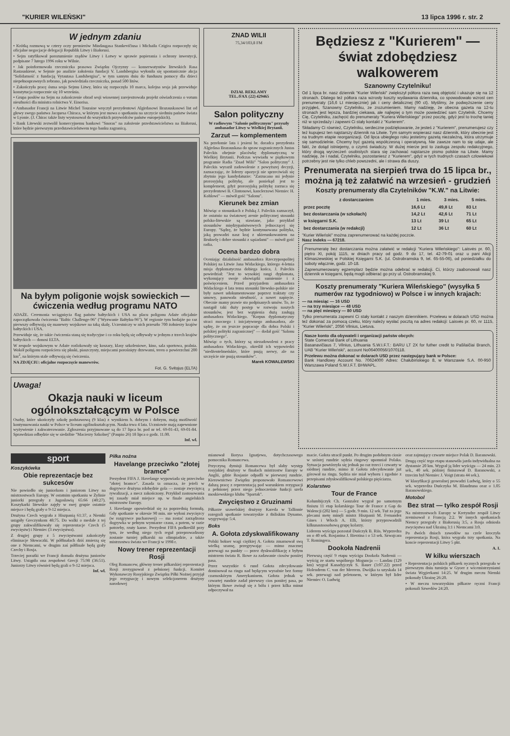"KURIER WILEŃSKI" 13 lipca 1996 r. str. 2
W jednym zdaniu
• Krótką rozmową w cztery oczy premierów Mindaugasa Stankevičiusa i Michaiła Czigira rozpoczęły się oficjalne negocjacje delegacji Republik Litwy i Białorusi.
• Sejm ratyfikował porozumienie rządów Litwy i Łotwy w sprawie popierania i ochrony inwestycji, podpisane 7 lutego 1996 roku w Wilnie.
• Jak poinformowała rzeczniczka prasowa Związku Ojczyzny — konserwatystów litewskich Rasa Rastauskienė, w Sejmie po analizie założenia fundacji V. Landsbergisa wyłoniła się spontanicznie akcja "Solidarność z fundacją Vytautasa Landsbergisa", w tym samym dniu do funduszu pomocy dla dzieci niepełnosprawnych zebrano, jak powiedziała rzeczniczka, ponad 500 litów.
• Zakończyła pracę ósma sesja Sejmu Litwy, która się rozpoczęła 10 marca, kolejna sesja jak przewiduje konstytucja rozpocznie się 10 września.
• Grupa posłów na Sejm na zakończenie obrad sesji wiosennej zarejestrowała projekt oświadczenia o votum nieufności dla ministra rolnictwa V. Einorisa.
• Ambasador Francji na Litwie Michel Touraine wręczył prezydentowi Algirdasowi Brazauskasowi list od głowy swego państwa Jacquesa Chiraca, w którym jest mowa o spotkaniu na szczycie siedmiu państw świata w Lyonie. (J. Chirac także listy wystosował do wszystkich przywódców państw europejskich).
• Bank Litewski zezwolił komercyjnemu bankowi "Snoras" na założenie przedstawicielstwa na Białorusi, które będzie pierwszym przedstawicielstwem tego banku zagranicą.
Na byłym poligonie wojsk sowieckich — ćwiczenia według programu NATO
ADAŻE. Ceremonia wciągnięcia flag państw bałtyckich i USA na placu poligonu Adaże oficjalnie zapoczątkowała ćwiczenia "Baltic Challenge-96" ("Wyzwanie Bałtyku-96"). W regionie tym bodajże po raz pierwszy odbywają się manewry wojskowe na taką skalę. Uczestniczy w nich przeszło 700 żołnierzy krajów bałtyckich i USA.
Przewiduje się, że takie ćwiczenia staną się tradycyjne i co roku będą się odbywały w jednym z trzech krajów bałtyckich — donosi ELTA.
W zespole wojskowym w Adaże rozlokowały się koszary, klasy szkoleniowe, kino, sala sportowa, pralnia. Wokół poligonu rozpościera się płaski, piaszczysty, miejscami porośnięty drzewami, teren o powierzchni 200 km<sup>2</sup>, na którym stale odbywają się ćwiczenia.
NA ZDJĘCIU: oficjalne rozpoczęcie manewrów.
Fot. G. Svitojus (ELTA)
Uwaga!
Okazja nauki w liceum ogólnokształcącym w Polsce
Osoby, które ukończyły szkołę podstawową (9 klas) z wynikiem b. dobrym i dobrym, mają możliwość kontynuowania nauki w Polsce w liceum ogólnokształcącym. Nauka trwa 4 lata. Uczniowie mają zapewnione wyżywienie i zakwaterowanie. Zgłoszenia przyjmowane są do 17 lipca br. pod nr tel. 69-01-43, 69-01-84. Sprawdzian odbędzie się w siedzibie "Macierzy Szkolnej" (Paupio 26) 18 lipca o godz. 11.00.
Inf. wł.
ZNAD WILII
75,34/103,8 FM
DZIAŁ REKLAMY
TEL./FAX (22) 429465
Salon polityczny
W radiowym "Salonie politycznym" przyszły ambasador Litwy w Wielkiej Brytanii.
Zarzut — komplementem
Na przełomie lata i jesieni br. doradca prezydenta Algirdasa Brazauskasa do spraw zagranicznych Justas Paleckis obejmie placówkę dyplomatyczną w Wielkiej Brytanii. Podczas wywiadu w piątkowym programie Radia "Znad Wilii" "Salon polityczny" J. Paleckis wyraził zadowolenie z powyższej decyzji, zaznaczając, że liderzy opozycji nie sprzeciwiali się zbytnio jego kandydaturze: "Zarzucano mi jedynie prorosyjską politykę, ale poniekąd jest to komplement, gdyż prorosyjską politykę zarzuca się prezydentowi B. Clintonowi, kanclerzowi Niemiec H. Kohlowi" — mówił gość "Salonu".
Kierunek bez zmian
Mówiąc o stosunkach z Polską J. Paleckis zaznaczył, że ostatnio na światowej arenie politycznej stosunki polsko-litewskie są stawiane, jako przykład stosunków międzypaństwowych jednoczącej się Europy. "Sądzę, że będzie kontynuowana polityka, jaką prowadzi nasz kraj z ukierunkowaniem na Brukselę i dobre stosunki z sąsiadami" — mówił gość radia.
Ocena bardzo dobra
Oceniając działalność ambasadora Rzeczypospolitej Polskiej na Litwie Jana Widackiego, którego 4-letnia misja dyplomatyczna dobiega końca, J. Paleckis powiedział: "Jest to wysokiej rangi dyplomata, wykonujący swoje obowiązki sumiennie i z poświęceniem. Przed przyjazdem ambasadora Widackiego 4 lata temu stosunki litewsko-polskie nie były nawet udokumentowane poprzez traktaty czy umowy, panowała nieufność, a nawet napięcie. Obecnie mamy prawie sto podpisanych umów. To, że nastąpił taki duży postęp w rozwoju naszych stosunków, jest bez wątpienia dużą zasługą ambasadora Widackiego. "Korpus dyplomatyczny straci mocnego i inicjatywnego ambasadora, ale sądzę, że on jeszcze popracuje dla dobra Polski i polskiej polityki zagranicznej" — dodał gość "Salonu politycznego".
Mówiąc o tych, którzy są niezadowoleni z pracy ambasadora Widackiego, określił ich wypowiedzi "niedżentelmeńskie, które psują nerwy, ale na szczęście nie psują stosunków".
Marek KOWALEWSKI
Będziesz z "Kurierem" — świat zdobędziesz walkowerem
Szanowny Czytelniku!
Od 1 lipca br. nasz dziennik "Kurier Wileński" zwiększył półtora raza swą objętość i ukazuje się na 12 stronach. Dlatego też półtora raza wzrosły koszty wydawania dziennika, co spowodowało wzrost cen prenumeraty (16,6 Lt miesięcznie) jak i ceny detalicznej (90 ct). Myślimy, że podwyższenie ceny przyjąłeś, Szanowny Czytelniku, ze zrozumieniem. Mamy nadzieję, że obecna gazeta na 12-tu stronach jest lepsza, bardziej ciekawa, ale najlepiej o tym może powiedzieć sam Czytelnik. Chcemy Cię, Czytelniku, zachęcić do prenumeraty "Kuriera Wileńskiego" przez pocztę, gdyż jest to trochę taniej niż w sprzedaży i zapewni Ci stały kontakt z "Kurierem".
Składamy Ci również, Czytelniku, serdeczne podziękowanie, że jesteś z "Kurierem", prenumerujesz czy też kupujesz ten najstarszy dziennik na Litwie. Tym samym wspierasz nasz dziennik, który obecnie jest na trudnym etapie reorganizacji. Od lipca ubiegłego roku jesteśmy gazetą niezależną, która utrzymuje się samodzielnie. Chcemy być gazetą współczesną i operatywną. Nie zawsze nam to się udaje, ale fakt, że dotąd istniejemy, o czymś świadczy. W dużej mierze jest to zasługa zespołu redakcyjnego, który drogą wyrzeczeń osobistych stara się zachować najstarsze pismo polskie na Litwie. Mamy nadzieję, że i nadal, Czytelniku, pozostaniesz z "Kurierem", gdyż w tych trudnych czasach człowiekowi potrzebny jest nie tylko chleb powszedni, ale i strawa dla duszy.
Prenumerata na sierpień trwa do 15 lipca br., można ją też załatwić na wrzesień - grudzień
Koszty prenumeraty dla Czytelników "K.W." na Litwie:
| z dostarczaniem | 1 mies. | 3 mies. | 5 mies. |
| --- | --- | --- | --- |
| przez pocztę | 16,6 Lt | 49,8 Lt | 83 Lt |
| bez dostarczania (w szkołach) | 14,2 Lt | 42,6 Lt | 71 Lt |
| w księgarni S.K. | 13 Lt | 39 Lt | 65 Lt |
| bez dostarczania (w redakcji) | 12 Lt | 36 Lt | 60 Lt |
"Kurier Wileński" można zaprenumerować na każdej poczcie.
Nasz indeks — 67218.
Prenumeratę bez dostarczania można załatwić w redakcji "Kuriera Wileńskiego": Laisvės pr. 60, piętro XI, pokój 1115, w dniach pracy od godz. 9 do 17, tel. 42-79-01 oraz u pani Alicji Klimaszewskiej w Polskiej Księgarni S.K. (ul. Ostrobramska 9, tel. 65-55-06), od poniedziałku do soboty włącznie, godz. 10-18.
Zaprenumerowany egzemplarz będzie można odebrać w redakcji. Ci, którzy zaabonowali nasz dziennik w księgarni, będą mogli odbierać go przy ul. Ostrobramskiej 9.
Koszty prenumeraty "Kuriera Wileńskiego" (wysyłka 5 numerów raz tygodniowo) w Polsce i w innych krajach:
— na miesiąc — 16 USD
— na trzy miesiące — 48 USD
— na pięć miesięcy — 80 USD
Tylko prenumerata zapewni Ci stały kontakt z naszym dziennikiem. Przelewu w dolarach USD można też dokonać za pomocą czeku, który należy wysłać pocztą na adres redakcji: Laisvės pr. 60, nr 1115, "Kurier Wileński", 2056 Vilnius, Lietuva.
Nasze konto dla obywateli i organizacji państw obcych:
State Comercial Bank of Lithuania
Basanavičiaus 7, Vilnius, Lithuania S.W.I.F.T.: BARU LT 2X for futher credit to Pašilaičiai Branch, UAB "Kurier Wileński", account No06400056/1070118.
Przelewu można dokonać w dolarach USD przez następujący bank w Polsce:
Bank Handlowy Account No. 70624000 Adres: Chałubińskiego 8, w Warszawie S.A. 00-950 Warszawa Poland S.W.I.F.T. BHWAPL.
sport
Koszykówka
Obie reprezentacje bez sukcesów
Nie powiodło się juniorkom i juniorom Litwy na mistrzostwach Europy. W ostatnim spotkaniu w Żylinie juniorki przegrały z Jugosławią 65:66 (40:27). Koszykarki litewskie zajęły w swej grupie ostatnie miejsce i będą grały o 9-12 miejsca.
Drużyna Czech wygrała z Hiszpanią 61:37, a Niemki ustąpiły Greczynkom 48:75. Do walki o medale z tej grupy zakwalifikowały się reprezentacje Czech (5 zwycięstw) i Niemiec (3 zwycięstwa).
Z drugiej grupy z 5 zwycięstwami zakończyły eliminacje Słowaczki. W półfinałach dziś zmierzą się one z Niemcami, w drugim zaś półfinale będą grały Czechy i Rosja.
Trzeciej porażki we Francji doznała drużyna juniorów Litwy. Ustąpiła ona zespołowi Grecji 75:98 (36:51). Juniorzy Litwy również będą grali o 9-12 miejsca.
Inf. wł.
Piłka nożna
Havelange przeciwko "złotej bramce"
Prezydent FIFA J. Havelange wypowiada się przeciwko "złotej bramce". Zasada ta oznacza, że jeżeli w dogrywce drużyna zdobędzie gola — zostaje zwycięzcą rywalizacji, a mecz zakończony. Przykład zastosowania tej zasady miał miejsce np. w finale angielskich mistrzostw Europy.
J. Havelange opowiedział się za poprzednią formułą. Gdy spotkanie w okresie 90 min. nie wyłoni zwycięzcy (w rozgrywce pucharowej) — ma zostać zarządzona dogrywka w pełnym wymiarze czasu, a potem, w razie potrzeby, rzuty karne. Prezydent FIFA podkreślił przy tym, że według niego tych reguł przeprowadzony zostanie turniej piłkarski na olimpiadzie, a także mistrzostwa świata we Francji w 1998 r.
Nowy trener reprezentacji Rosji
Oleg Romancew, główny trener piłkarskiej reprezentacji Rosji zrezygnował z pełnionej funkcji. Komitet Wykonawczy Rosyjskiego Związku Piłki Nożnej przyjął jego rezygnację i nowym selekcjonerem drużyny narodowej
mianował Borysa Ignatjewa, dotychczasowego pomocnika Romancewa.
Przyczyną dymisji Romancewa był słaby występ rosyjskiej drużyny w finałach mistrzostw Europy w Anglii, gdzie Rosjanie odpadli w pierwszej rundzie. Kierownictwo Związku proponowało Romancewowi dalszą pracę z reprezentacją pod warunkiem rezygnacji z pełnionej przez niego jednocześnie funkcji szefa moskiewskiego klubu "Spartak".
Zwycięstwo z Gruzinami
Piłkarze szawelskiej drużyny Kareda w Tallinnie rozegrali spotkanie towarzyskie z tbiliskim Dynamo, wygrywając 5:4.
Boks
A. Gołota zdyskwalifikowany
Polski bokser wagi ciężkiej A. Gołota zmarnował swą wielką szansę, przegrywając — mimo znacznej przewagi na punkty — przez dyskwalifikację z byłym mistrzem świata R. Bowe za zadawanie ciosów poniżej pasa.
Przez wszystkie 6 rund Gołota zdecydowanie dominował na ringu nad będącym wyraźnie bez formy czarnoskórym Amerykaninem. Gołota jednak w czwartej rundzie zadał pierwszy cios poniżej pasa, po którym Bowe zwinął się z bólu i przez kilka minut odpoczywał na
macie. Gołota stracił punkt. Po drugim podobnym ciosie w szóstej rundzie sędzia ringowy upomniał Polaka. Sytuacja powtórzyła się jednak po raz trzeci i czwarty w siódmej rundzie, mimo iż Gołota zdecydowanie już górował na ringu. Sędzia nie miał wyboru i zgodnie z przepisami zdyskwalifikował polskiego pięściarza.
Kolarstwo
Tour de France
Kolumbijczyk Ch. Gonzalez wygrał po samotnym finiszu 11 etap kolarskiego Tour de France z Gap do Walencji (202 km) — 5 godz. 9 min. 12 sek. Tuż za jego plecami metę minęli mistrz Hiszpanii M. Fernandez Gines i Włoch A. Elli, którzy przyprowadzili kilkunastoosobową grupę kolarzy.
Liderem wyścigu pozostał Duńczyk B. Riis. Wyprzedza on o 40 sek. Rosjanina J. Bierzina i o 53 sek. Szwajcara T. Romingera.
Dookoła Nadrenii
Pierwszą część 9 etapu wyścigu Dookoła Nadrenii — wyścig ze startu wspólnego Moguncja — Landau (129 km) wygrał Kanadyjczyk S. Bauer (3:07.22) przed Holendrem C. van der Meerem. Dwójka ta uzyskała 14 sek. przewagi nad peletonem, w którym był lider Niemiec O. Ludwig
oraz zajmujący czwarte miejsce Polak D. Baranowski.
Drugą część tego etapu stanowiła jazda indywidualna na dystansie 20 km. Wygrał ją lider wyścigu — 24 min. 23 sek., 40 sek. później finiszował D. Baranowski, a trzecim był Niemiec J. Voigt (strata 44 sek.).
W klasyfikacji generalnej prowadzi Ludwig, który o 55 sek. wyprzedza Duńczyka M. Blaudzuna oraz o 1.05 Baranowskiego.
Motobol
Bez strat — tylko zespół Rosji
Na mistrzostwach Europy w Kretyndze zespół Litwy zremisował z Francją 2:2. W innych spotkaniach Niemcy przegrały z Białorusią 3:5, a Rosja odniosła zwycięstwa nad Ukrainą 3:1 i Niemcami 3:0.
Po dwóch dniach zawodów na czele kroczyła reprezentacja Rosji, która wygrała trzy spotkania. Na koncie reprezentacji Litwy 5 pkt.
A. I.
W kilku wierszach
• Reprezentacja polskich piłkarek ręcznych przegrała w pierwszym dniu turnieju w Gyoer z wicemistrzyniami świata Węgierkami 14:25. W drugim meczu Niemki pokonały Ukrainę 26:20.
• W meczu towarzyskim piłkarze ręczni Francji pokonali Szwedów 24:20.